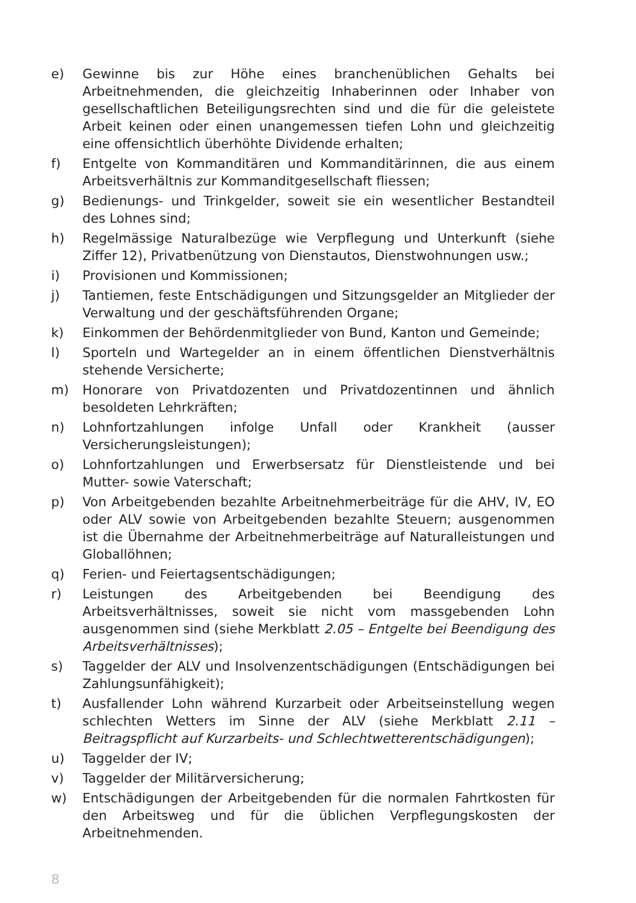e) Gewinne bis zur Höhe eines branchenüblichen Gehalts bei Arbeitnehmenden, die gleichzeitig Inhaberinnen oder Inhaber von gesellschaftlichen Beteiligungsrechten sind und die für die geleistete Arbeit keinen oder einen unangemessen tiefen Lohn und gleichzeitig eine offensichtlich überhöhte Dividende erhalten;
f) Entgelte von Kommanditären und Kommanditärinnen, die aus einem Arbeitsverhältnis zur Kommanditgesellschaft fliessen;
g) Bedienungs- und Trinkgelder, soweit sie ein wesentlicher Bestandteil des Lohnes sind;
h) Regelmässige Naturalbezüge wie Verpflegung und Unterkunft (siehe Ziffer 12), Privatbenützung von Dienstautos, Dienstwohnungen usw.;
i) Provisionen und Kommissionen;
j) Tantiemen, feste Entschädigungen und Sitzungsgelder an Mitglieder der Verwaltung und der geschäftsführenden Organe;
k) Einkommen der Behördenmitglieder von Bund, Kanton und Gemeinde;
l) Sporteln und Wartegelder an in einem öffentlichen Dienstverhältnis stehende Versicherte;
m) Honorare von Privatdozenten und Privatdozentinnen und ähnlich besoldeten Lehrkräften;
n) Lohnfortzahlungen infolge Unfall oder Krankheit (ausser Versicherungsleistungen);
o) Lohnfortzahlungen und Erwerbsersatz für Dienstleistende und bei Mutter- sowie Vaterschaft;
p) Von Arbeitgebenden bezahlte Arbeitnehmerbeiträge für die AHV, IV, EO oder ALV sowie von Arbeitgebenden bezahlte Steuern; ausgenommen ist die Übernahme der Arbeitnehmerbeiträge auf Naturalleistungen und Globallöhnen;
q) Ferien- und Feiertagsentschädigungen;
r) Leistungen des Arbeitgebenden bei Beendigung des Arbeitsverhältnisses, soweit sie nicht vom massgebenden Lohn ausgenommen sind (siehe Merkblatt 2.05 – Entgelte bei Beendigung des Arbeitsverhältnisses);
s) Taggelder der ALV und Insolvenzentschädigungen (Entschädigungen bei Zahlungsunfähigkeit);
t) Ausfallender Lohn während Kurzarbeit oder Arbeitseinstellung wegen schlechten Wetters im Sinne der ALV (siehe Merkblatt 2.11 – Beitragspflicht auf Kurzarbeits- und Schlechtwetterentschädigungen);
u) Taggelder der IV;
v) Taggelder der Militärversicherung;
w) Entschädigungen der Arbeitgebenden für die normalen Fahrtkosten für den Arbeitsweg und für die üblichen Verpflegungskosten der Arbeitnehmenden.
8